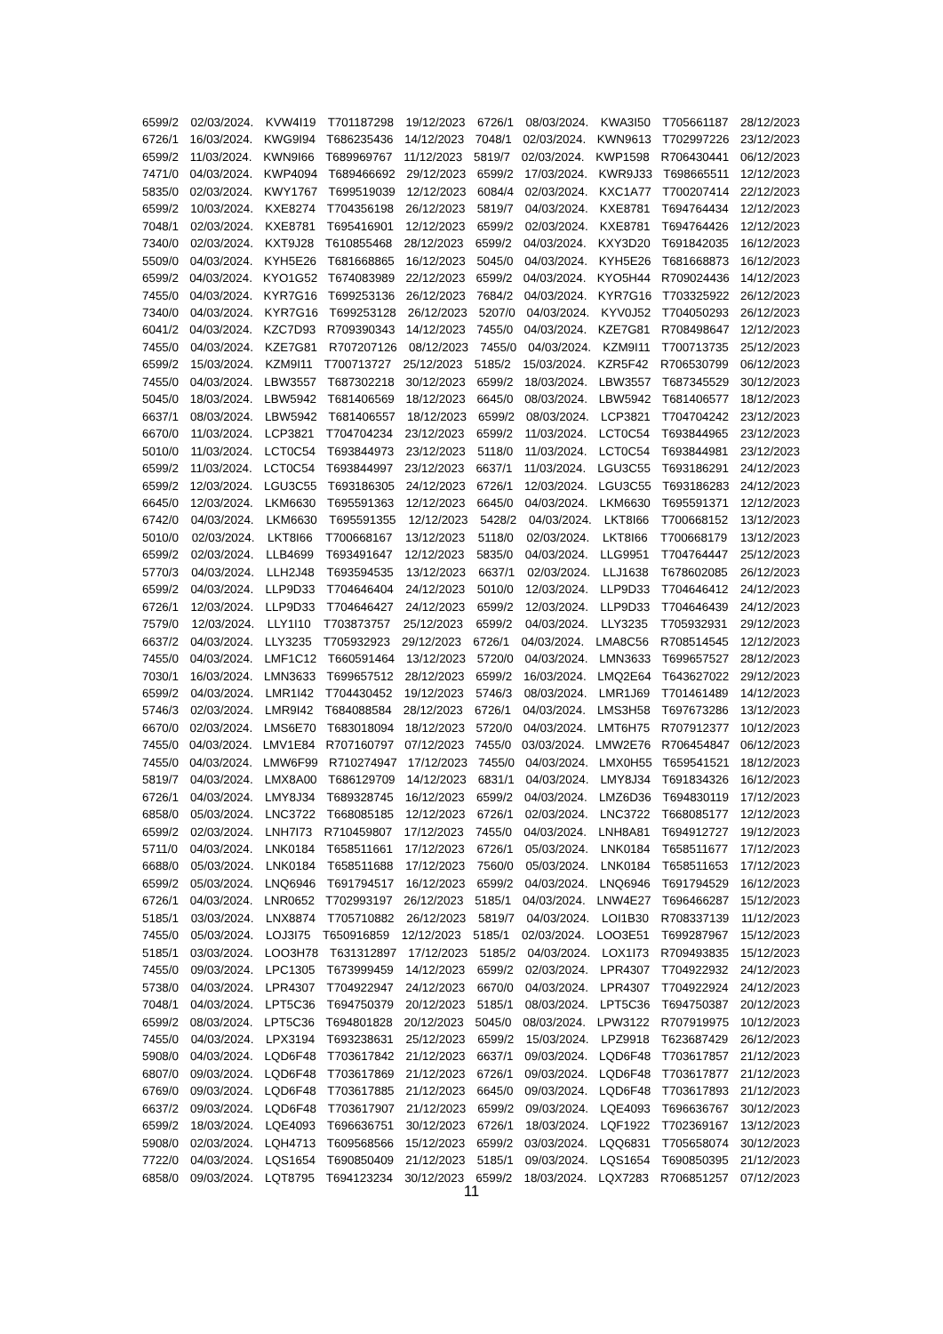6599/2 02/03/2024. KVW4I19 T701187298 19/12/2023 6726/1 08/03/2024. KWA3I50 T705661187 28/12/2023
6726/1 16/03/2024. KWG9I94 T686235436 14/12/2023 7048/1 02/03/2024. KWN9613 T702997226 23/12/2023
6599/2 11/03/2024. KWN9I66 T689969767 11/12/2023 5819/7 02/03/2024. KWP1598 R706430441 06/12/2023
7471/0 04/03/2024. KWP4094 T689466692 29/12/2023 6599/2 17/03/2024. KWR9J33 T698665511 12/12/2023
5835/0 02/03/2024. KWY1767 T699519039 12/12/2023 6084/4 02/03/2024. KXC1A77 T700207414 22/12/2023
6599/2 10/03/2024. KXE8274 T704356198 26/12/2023 5819/7 04/03/2024. KXE8781 T694764434 12/12/2023
7048/1 02/03/2024. KXE8781 T695416901 12/12/2023 6599/2 02/03/2024. KXE8781 T694764426 12/12/2023
7340/0 02/03/2024. KXT9J28 T610855468 28/12/2023 6599/2 04/03/2024. KXY3D20 T691842035 16/12/2023
5509/0 04/03/2024. KYH5E26 T681668865 16/12/2023 5045/0 04/03/2024. KYH5E26 T681668873 16/12/2023
6599/2 04/03/2024. KYO1G52 T674083989 22/12/2023 6599/2 04/03/2024. KYO5H44 R709024436 14/12/2023
7455/0 04/03/2024. KYR7G16 T699253136 26/12/2023 7684/2 04/03/2024. KYR7G16 T703325922 26/12/2023
7340/0 04/03/2024. KYR7G16 T699253128 26/12/2023 5207/0 04/03/2024. KYV0J52 T704050293 26/12/2023
6041/2 04/03/2024. KZC7D93 R709390343 14/12/2023 7455/0 04/03/2024. KZE7G81 R708498647 12/12/2023
7455/0 04/03/2024. KZE7G81 R707207126 08/12/2023 7455/0 04/03/2024. KZM9I11 T700713735 25/12/2023
6599/2 15/03/2024. KZM9I11 T700713727 25/12/2023 5185/2 15/03/2024. KZR5F42 R706530799 06/12/2023
7455/0 04/03/2024. LBW3557 T687302218 30/12/2023 6599/2 18/03/2024. LBW3557 T687345529 30/12/2023
5045/0 18/03/2024. LBW5942 T681406569 18/12/2023 6645/0 08/03/2024. LBW5942 T681406577 18/12/2023
6637/1 08/03/2024. LBW5942 T681406557 18/12/2023 6599/2 08/03/2024. LCP3821 T704704242 23/12/2023
6670/0 11/03/2024. LCP3821 T704704234 23/12/2023 6599/2 11/03/2024. LCT0C54 T693844965 23/12/2023
5010/0 11/03/2024. LCT0C54 T693844973 23/12/2023 5118/0 11/03/2024. LCT0C54 T693844981 23/12/2023
6599/2 11/03/2024. LCT0C54 T693844997 23/12/2023 6637/1 11/03/2024. LGU3C55 T693186291 24/12/2023
6599/2 12/03/2024. LGU3C55 T693186305 24/12/2023 6726/1 12/03/2024. LGU3C55 T693186283 24/12/2023
6645/0 12/03/2024. LKM6630 T695591363 12/12/2023 6645/0 04/03/2024. LKM6630 T695591371 12/12/2023
6742/0 04/03/2024. LKM6630 T695591355 12/12/2023 5428/2 04/03/2024. LKT8I66 T700668152 13/12/2023
5010/0 02/03/2024. LKT8I66 T700668167 13/12/2023 5118/0 02/03/2024. LKT8I66 T700668179 13/12/2023
6599/2 02/03/2024. LLB4699 T693491647 12/12/2023 5835/0 04/03/2024. LLG9951 T704764447 25/12/2023
5770/3 04/03/2024. LLH2J48 T693594535 13/12/2023 6637/1 02/03/2024. LLJ1638 T678602085 26/12/2023
6599/2 04/03/2024. LLP9D33 T704646404 24/12/2023 5010/0 12/03/2024. LLP9D33 T704646412 24/12/2023
6726/1 12/03/2024. LLP9D33 T704646427 24/12/2023 6599/2 12/03/2024. LLP9D33 T704646439 24/12/2023
7579/0 12/03/2024. LLY1I10 T703873757 25/12/2023 6599/2 04/03/2024. LLY3235 T705932931 29/12/2023
6637/2 04/03/2024. LLY3235 T705932923 29/12/2023 6726/1 04/03/2024. LMA8C56 R708514545 12/12/2023
7455/0 04/03/2024. LMF1C12 T660591464 13/12/2023 5720/0 04/03/2024. LMN3633 T699657527 28/12/2023
7030/1 16/03/2024. LMN3633 T699657512 28/12/2023 6599/2 16/03/2024. LMQ2E64 T643627022 29/12/2023
6599/2 04/03/2024. LMR1I42 T704430452 19/12/2023 5746/3 08/03/2024. LMR1J69 T701461489 14/12/2023
5746/3 02/03/2024. LMR9I42 T684088584 28/12/2023 6726/1 04/03/2024. LMS3H58 T697673286 13/12/2023
6670/0 02/03/2024. LMS6E70 T683018094 18/12/2023 5720/0 04/03/2024. LMT6H75 R707912377 10/12/2023
7455/0 04/03/2024. LMV1E84 R707160797 07/12/2023 7455/0 03/03/2024. LMW2E76 R706454847 06/12/2023
7455/0 04/03/2024. LMW6F99 R710274947 17/12/2023 7455/0 04/03/2024. LMX0H55 T659541521 18/12/2023
5819/7 04/03/2024. LMX8A00 T686129709 14/12/2023 6831/1 04/03/2024. LMY8J34 T691834326 16/12/2023
6726/1 04/03/2024. LMY8J34 T689328745 16/12/2023 6599/2 04/03/2024. LMZ6D36 T694830119 17/12/2023
6858/0 05/03/2024. LNC3722 T668085185 12/12/2023 6726/1 02/03/2024. LNC3722 T668085177 12/12/2023
6599/2 02/03/2024. LNH7I73 R710459807 17/12/2023 7455/0 04/03/2024. LNH8A81 T694912727 19/12/2023
5711/0 04/03/2024. LNK0184 T658511661 17/12/2023 6726/1 05/03/2024. LNK0184 T658511677 17/12/2023
6688/0 05/03/2024. LNK0184 T658511688 17/12/2023 7560/0 05/03/2024. LNK0184 T658511653 17/12/2023
6599/2 05/03/2024. LNQ6946 T691794517 16/12/2023 6599/2 04/03/2024. LNQ6946 T691794529 16/12/2023
6726/1 04/03/2024. LNR0652 T702993197 26/12/2023 5185/1 04/03/2024. LNW4E27 T696466287 15/12/2023
5185/1 03/03/2024. LNX8874 T705710882 26/12/2023 5819/7 04/03/2024. LOI1B30 R708337139 11/12/2023
7455/0 05/03/2024. LOJ3I75 T650916859 12/12/2023 5185/1 02/03/2024. LOO3E51 T699287967 15/12/2023
5185/1 03/03/2024. LOO3H78 T631312897 17/12/2023 5185/2 04/03/2024. LOX1I73 R709493835 15/12/2023
7455/0 09/03/2024. LPC1305 T673999459 14/12/2023 6599/2 02/03/2024. LPR4307 T704922932 24/12/2023
5738/0 04/03/2024. LPR4307 T704922947 24/12/2023 6670/0 04/03/2024. LPR4307 T704922924 24/12/2023
7048/1 04/03/2024. LPT5C36 T694750379 20/12/2023 5185/1 08/03/2024. LPT5C36 T694750387 20/12/2023
6599/2 08/03/2024. LPT5C36 T694801828 20/12/2023 5045/0 08/03/2024. LPW3122 R707919975 10/12/2023
7455/0 04/03/2024. LPX3194 T693238631 25/12/2023 6599/2 15/03/2024. LPZ9918 T623687429 26/12/2023
5908/0 04/03/2024. LQD6F48 T703617842 21/12/2023 6637/1 09/03/2024. LQD6F48 T703617857 21/12/2023
6807/0 09/03/2024. LQD6F48 T703617869 21/12/2023 6726/1 09/03/2024. LQD6F48 T703617877 21/12/2023
6769/0 09/03/2024. LQD6F48 T703617885 21/12/2023 6645/0 09/03/2024. LQD6F48 T703617893 21/12/2023
6637/2 09/03/2024. LQD6F48 T703617907 21/12/2023 6599/2 09/03/2024. LQE4093 T696636767 30/12/2023
6599/2 18/03/2024. LQE4093 T696636751 30/12/2023 6726/1 18/03/2024. LQF1922 T702369167 13/12/2023
5908/0 02/03/2024. LQH4713 T609568566 15/12/2023 6599/2 03/03/2024. LQQ6831 T705658074 30/12/2023
7722/0 04/03/2024. LQS1654 T690850409 21/12/2023 5185/1 09/03/2024. LQS1654 T690850395 21/12/2023
6858/0 09/03/2024. LQT8795 T694123234 30/12/2023 6599/2 18/03/2024. LQX7283 R706851257 07/12/2023
11